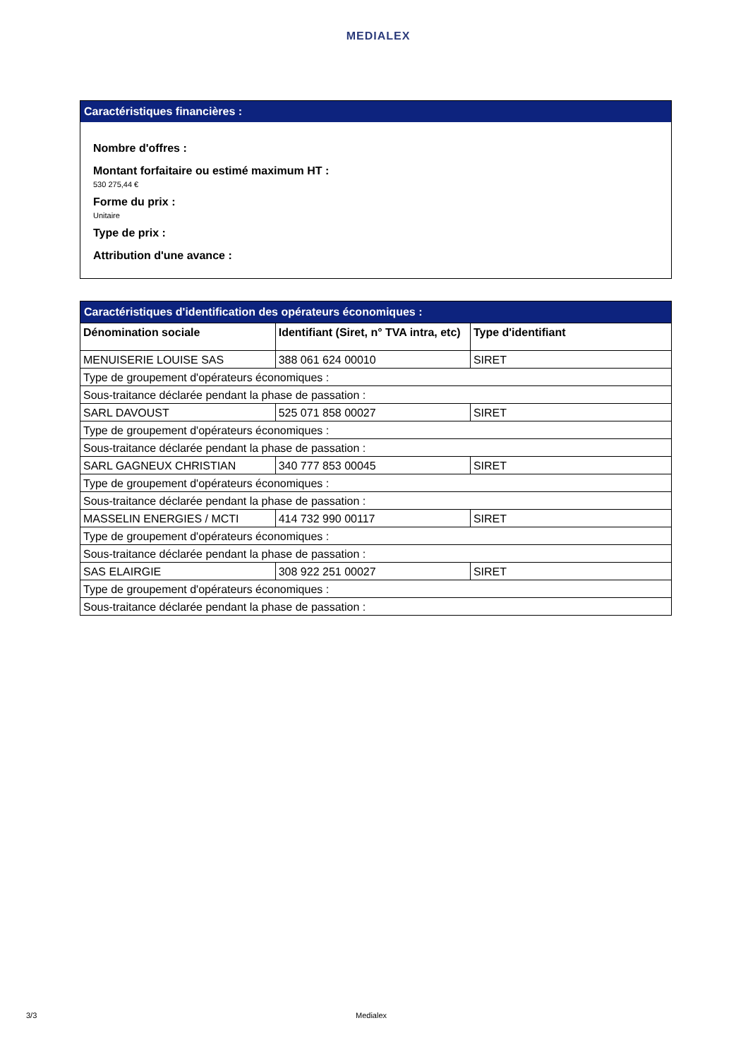MEDIALEX
Caractéristiques financières :
Nombre d'offres :
Montant forfaitaire ou estimé maximum HT :
530 275,44 €
Forme du prix :
Unitaire
Type de prix :
Attribution d'une avance :
Caractéristiques d'identification des opérateurs économiques :
| Dénomination sociale | Identifiant (Siret, n° TVA intra, etc) | Type d'identifiant |
| --- | --- | --- |
| MENUISERIE LOUISE SAS | 388 061 624 00010 | SIRET |
| Type de groupement d'opérateurs économiques : | | |
| Sous-traitance déclarée pendant la phase de passation : | | |
| SARL DAVOUST | 525 071 858 00027 | SIRET |
| Type de groupement d'opérateurs économiques : | | |
| Sous-traitance déclarée pendant la phase de passation : | | |
| SARL GAGNEUX CHRISTIAN | 340 777 853 00045 | SIRET |
| Type de groupement d'opérateurs économiques : | | |
| Sous-traitance déclarée pendant la phase de passation : | | |
| MASSELIN ENERGIES / MCTI | 414 732 990 00117 | SIRET |
| Type de groupement d'opérateurs économiques : | | |
| Sous-traitance déclarée pendant la phase de passation : | | |
| SAS ELAIRGIE | 308 922 251 00027 | SIRET |
| Type de groupement d'opérateurs économiques : | | |
| Sous-traitance déclarée pendant la phase de passation : | | |
3/3 Medialex